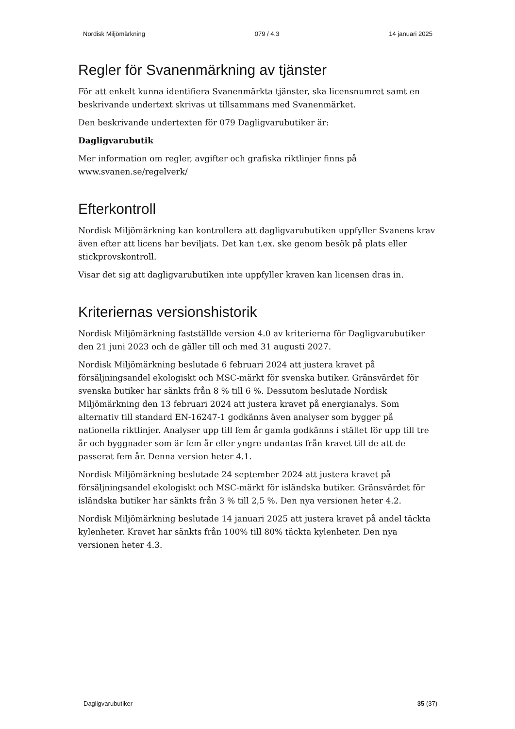Nordisk Miljömärkning 079 / 4.3 14 januari 2025
Regler för Svanenmärkning av tjänster
För att enkelt kunna identifiera Svanenmärkta tjänster, ska licensnumret samt en beskrivande undertext skrivas ut tillsammans med Svanenmärket.
Den beskrivande undertexten för 079 Dagligvarubutiker är:
Dagligvarubutik
Mer information om regler, avgifter och grafiska riktlinjer finns på www.svanen.se/regelverk/
Efterkontroll
Nordisk Miljömärkning kan kontrollera att dagligvarubutiken uppfyller Svanens krav även efter att licens har beviljats. Det kan t.ex. ske genom besök på plats eller stickprovskontroll.
Visar det sig att dagligvarubutiken inte uppfyller kraven kan licensen dras in.
Kriteriernas versionshistorik
Nordisk Miljömärkning fastställde version 4.0 av kriterierna för Dagligvarubutiker den 21 juni 2023 och de gäller till och med 31 augusti 2027.
Nordisk Miljömärkning beslutade 6 februari 2024 att justera kravet på försäljningsandel ekologiskt och MSC-märkt för svenska butiker. Gränsvärdet för svenska butiker har sänkts från 8 % till 6 %. Dessutom beslutade Nordisk Miljömärkning den 13 februari 2024 att justera kravet på energianalys. Som alternativ till standard EN-16247-1 godkänns även analyser som bygger på nationella riktlinjer. Analyser upp till fem år gamla godkänns i stället för upp till tre år och byggnader som är fem år eller yngre undantas från kravet till de att de passerat fem år. Denna version heter 4.1.
Nordisk Miljömärkning beslutade 24 september 2024 att justera kravet på försäljningsandel ekologiskt och MSC-märkt för isländska butiker. Gränsvärdet för isländska butiker har sänkts från 3 % till 2,5 %. Den nya versionen heter 4.2.
Nordisk Miljömärkning beslutade 14 januari 2025 att justera kravet på andel täckta kylenheter. Kravet har sänkts från 100% till 80% täckta kylenheter. Den nya versionen heter 4.3.
Dagligvarubutiker 35 (37)